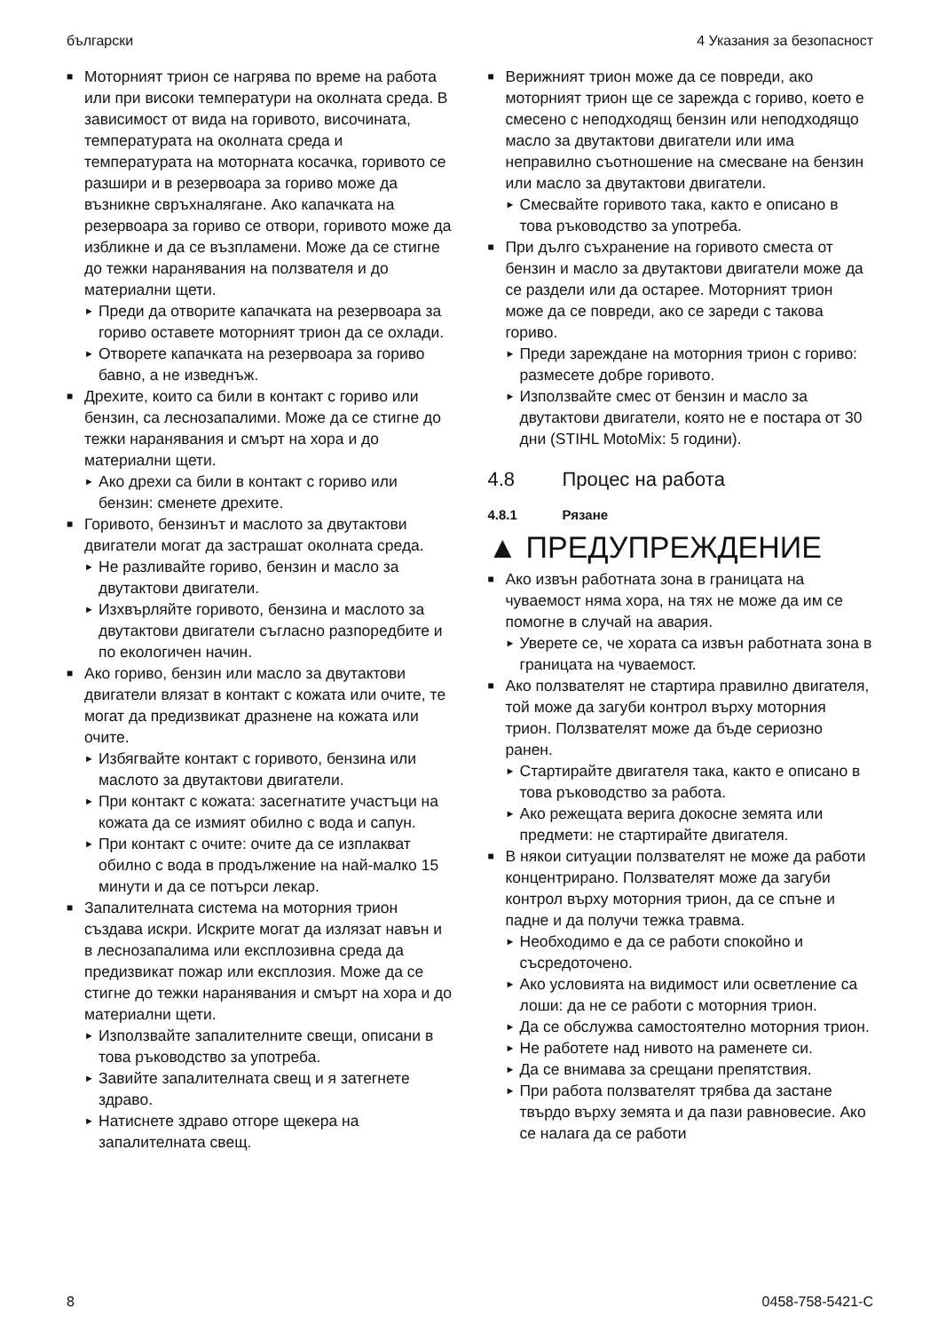български 4 Указания за безопасност
■ Моторният трион се нагрява по време на работа или при високи температури на околната среда. В зависимост от вида на горивото, височината, температурата на околната среда и температурата на моторната косачка, горивото се разшири и в резервоара за гориво може да възникне свръхналягане. Ако капачката на резервоара за гориво се отвори, горивото може да избликне и да се възпламени. Може да се стигне до тежки наранявания на ползвателя и до материални щети.
► Преди да отворите капачката на резервоара за гориво оставете моторният трион да се охлади.
► Отворете капачката на резервоара за гориво бавно, а не изведнъж.
■ Дрехите, които са били в контакт с гориво или бензин, са леснозапалими. Може да се стигне до тежки наранявания и смърт на хора и до материални щети.
► Ако дрехи са били в контакт с гориво или бензин: сменете дрехите.
■ Горивото, бензинът и маслото за двутактови двигатели могат да застрашат околната среда.
► Не разливайте гориво, бензин и масло за двутактови двигатели.
► Изхвърляйте горивото, бензина и маслото за двутактови двигатели съгласно разпоредбите и по екологичен начин.
■ Ако гориво, бензин или масло за двутактови двигатели влязат в контакт с кожата или очите, те могат да предизвикат дразнене на кожата или очите.
► Избягвайте контакт с горивото, бензина или маслото за двутактови двигатели.
► При контакт с кожата: засегнатите участъци на кожата да се измият обилно с вода и сапун.
► При контакт с очите: очите да се изплакват обилно с вода в продължение на най-малко 15 минути и да се потърси лекар.
■ Запалителната система на моторния трион създава искри. Искрите могат да излязат навън и в леснозапалима или експлозивна среда да предизвикат пожар или експлозия. Може да се стигне до тежки наранявания и смърт на хора и до материални щети.
► Използвайте запалителните свещи, описани в това ръководство за употреба.
► Завийте запалителната свещ и я затегнете здраво.
► Натиснете здраво отгоре щекера на запалителната свещ.
■ Верижният трион може да се повреди, ако моторният трион ще се зарежда с гориво, което е смесено с неподходящ бензин или неподходящо масло за двутактови двигатели или има неправилно съотношение на смесване на бензин или масло за двутактови двигатели.
► Смесвайте горивото така, както е описано в това ръководство за употреба.
■ При дълго съхранение на горивото сместа от бензин и масло за двутактови двигатели може да се раздели или да остарее. Моторният трион може да се повреди, ако се зареди с такова гориво.
► Преди зареждане на моторния трион с гориво: размесете добре горивото.
► Използвайте смес от бензин и масло за двутактови двигатели, която не е постара от 30 дни (STIHL MotoMix: 5 години).
4.8 Процес на работа
4.8.1 Рязане
▲ ПРЕДУПРЕЖДЕНИЕ
■ Ако извън работната зона в границата на чуваемост няма хора, на тях не може да им се помогне в случай на авария.
► Уверете се, че хората са извън работната зона в границата на чуваемост.
■ Ако ползвателят не стартира правилно двигателя, той може да загуби контрол върху моторния трион. Ползвателят може да бъде сериозно ранен.
► Стартирайте двигателя така, както е описано в това ръководство за работа.
► Ако режещата верига докосне земята или предмети: не стартирайте двигателя.
■ В някои ситуации ползвателят не може да работи концентрирано. Ползвателят може да загуби контрол върху моторния трион, да се спъне и падне и да получи тежка травма.
► Необходимо е да се работи спокойно и съсредоточено.
► Ако условията на видимост или осветление са лоши: да не се работи с моторния трион.
► Да се обслужва самостоятелно моторния трион.
► Не работете над нивото на раменете си.
► Да се внимава за срещани препятствия.
► При работа ползвателят трябва да застане твърдо върху земята и да пази равновесие. Ако се налага да се работи
8 0458-758-5421-C